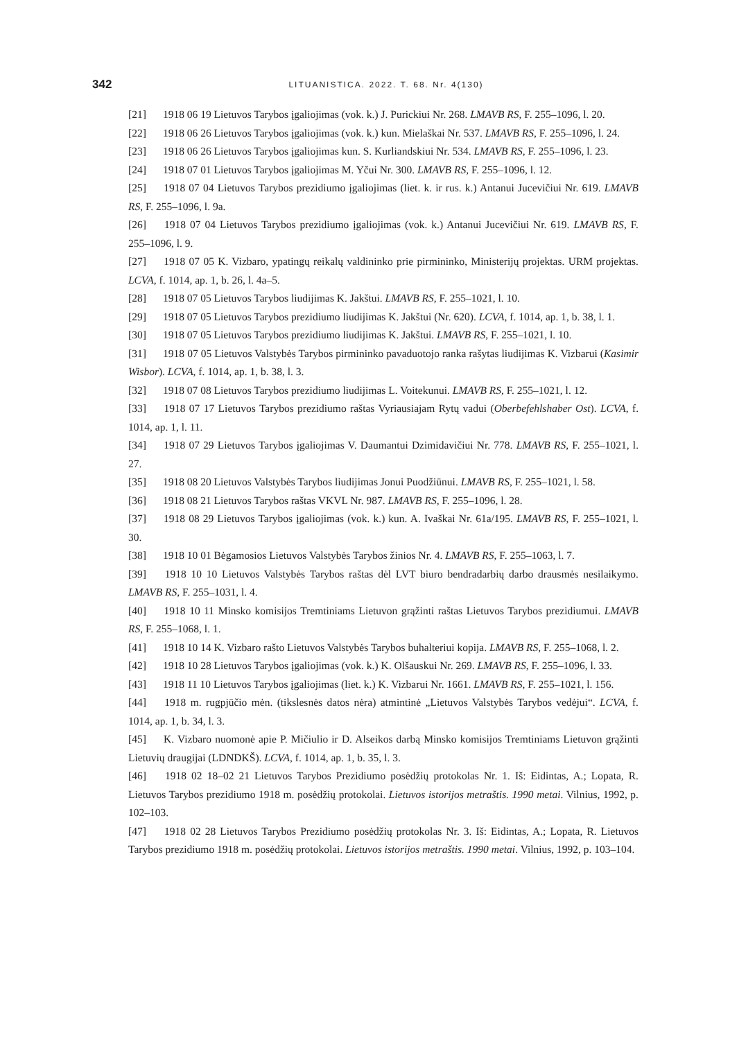342
LITUANISTICA. 2022. T. 68. Nr. 4(130)
[21] 1918 06 19 Lietuvos Tarybos įgaliojimas (vok. k.) J. Purickiui Nr. 268. LMAVB RS, F. 255–1096, l. 20.
[22] 1918 06 26 Lietuvos Tarybos įgaliojimas (vok. k.) kun. Mielaškai Nr. 537. LMAVB RS, F. 255–1096, l. 24.
[23] 1918 06 26 Lietuvos Tarybos įgaliojimas kun. S. Kurliandskiui Nr. 534. LMAVB RS, F. 255–1096, l. 23.
[24] 1918 07 01 Lietuvos Tarybos įgaliojimas M. Yčui Nr. 300. LMAVB RS, F. 255–1096, l. 12.
[25] 1918 07 04 Lietuvos Tarybos prezidiumo įgaliojimas (liet. k. ir rus. k.) Antanui Jucevičiui Nr. 619. LMAVB RS, F. 255–1096, l. 9a.
[26] 1918 07 04 Lietuvos Tarybos prezidiumo įgaliojimas (vok. k.) Antanui Jucevičiui Nr. 619. LMAVB RS, F. 255–1096, l. 9.
[27] 1918 07 05 K. Vizbaro, ypatingų reikalų valdininko prie pirmininko, Ministerijų projektas. URM projektas. LCVA, f. 1014, ap. 1, b. 26, l. 4a–5.
[28] 1918 07 05 Lietuvos Tarybos liudijimas K. Jakštui. LMAVB RS, F. 255–1021, l. 10.
[29] 1918 07 05 Lietuvos Tarybos prezidiumo liudijimas K. Jakštui (Nr. 620). LCVA, f. 1014, ap. 1, b. 38, l. 1.
[30] 1918 07 05 Lietuvos Tarybos prezidiumo liudijimas K. Jakštui. LMAVB RS, F. 255–1021, l. 10.
[31] 1918 07 05 Lietuvos Valstybės Tarybos pirmininko pavaduotojo ranka rašytas liudijimas K. Vizbarui (Kasimir Wisbor). LCVA, f. 1014, ap. 1, b. 38, l. 3.
[32] 1918 07 08 Lietuvos Tarybos prezidiumo liudijimas L. Voitekunui. LMAVB RS, F. 255–1021, l. 12.
[33] 1918 07 17 Lietuvos Tarybos prezidiumo raštas Vyriausiajam Rytų vadui (Oberbefehlshaber Ost). LCVA, f. 1014, ap. 1, l. 11.
[34] 1918 07 29 Lietuvos Tarybos įgaliojimas V. Daumantui Dzimidavičiui Nr. 778. LMAVB RS, F. 255–1021, l. 27.
[35] 1918 08 20 Lietuvos Valstybės Tarybos liudijimas Jonui Puodžiūnui. LMAVB RS, F. 255–1021, l. 58.
[36] 1918 08 21 Lietuvos Tarybos raštas VKVL Nr. 987. LMAVB RS, F. 255–1096, l. 28.
[37] 1918 08 29 Lietuvos Tarybos įgaliojimas (vok. k.) kun. A. Ivaškai Nr. 61a/195. LMAVB RS, F. 255–1021, l. 30.
[38] 1918 10 01 Bėgamosios Lietuvos Valstybės Tarybos žinios Nr. 4. LMAVB RS, F. 255–1063, l. 7.
[39] 1918 10 10 Lietuvos Valstybės Tarybos raštas dėl LVT biuro bendradarbių darbo drausmės nesilaikymo. LMAVB RS, F. 255–1031, l. 4.
[40] 1918 10 11 Minsko komisijos Tremtiniams Lietuvon grąžinti raštas Lietuvos Tarybos prezidiumui. LMAVB RS, F. 255–1068, l. 1.
[41] 1918 10 14 K. Vizbaro rašto Lietuvos Valstybės Tarybos buhalteriui kopija. LMAVB RS, F. 255–1068, l. 2.
[42] 1918 10 28 Lietuvos Tarybos įgaliojimas (vok. k.) K. Olšauskui Nr. 269. LMAVB RS, F. 255–1096, l. 33.
[43] 1918 11 10 Lietuvos Tarybos įgaliojimas (liet. k.) K. Vizbarui Nr. 1661. LMAVB RS, F. 255–1021, l. 156.
[44] 1918 m. rugpjūčio mėn. (tikslesnės datos nėra) atmintinė „Lietuvos Valstybės Tarybos vedėjui“. LCVA, f. 1014, ap. 1, b. 34, l. 3.
[45] K. Vizbaro nuomonė apie P. Mičiulio ir D. Alseikos darbą Minsko komisijos Tremtiniams Lietuvon grąžinti Lietuvių draugijai (LDNDKŠ). LCVA, f. 1014, ap. 1, b. 35, l. 3.
[46] 1918 02 18–02 21 Lietuvos Tarybos Prezidiumo posėdžių protokolas Nr. 1. Iš: Eidintas, A.; Lopata, R. Lietuvos Tarybos prezidiumo 1918 m. posėdžių protokolai. Lietuvos istorijos metraštis. 1990 metai. Vilnius, 1992, p. 102–103.
[47] 1918 02 28 Lietuvos Tarybos Prezidiumo posėdžių protokolas Nr. 3. Iš: Eidintas, A.; Lopata, R. Lietuvos Tarybos prezidiumo 1918 m. posėdžių protokolai. Lietuvos istorijos metraštis. 1990 metai. Vilnius, 1992, p. 103–104.